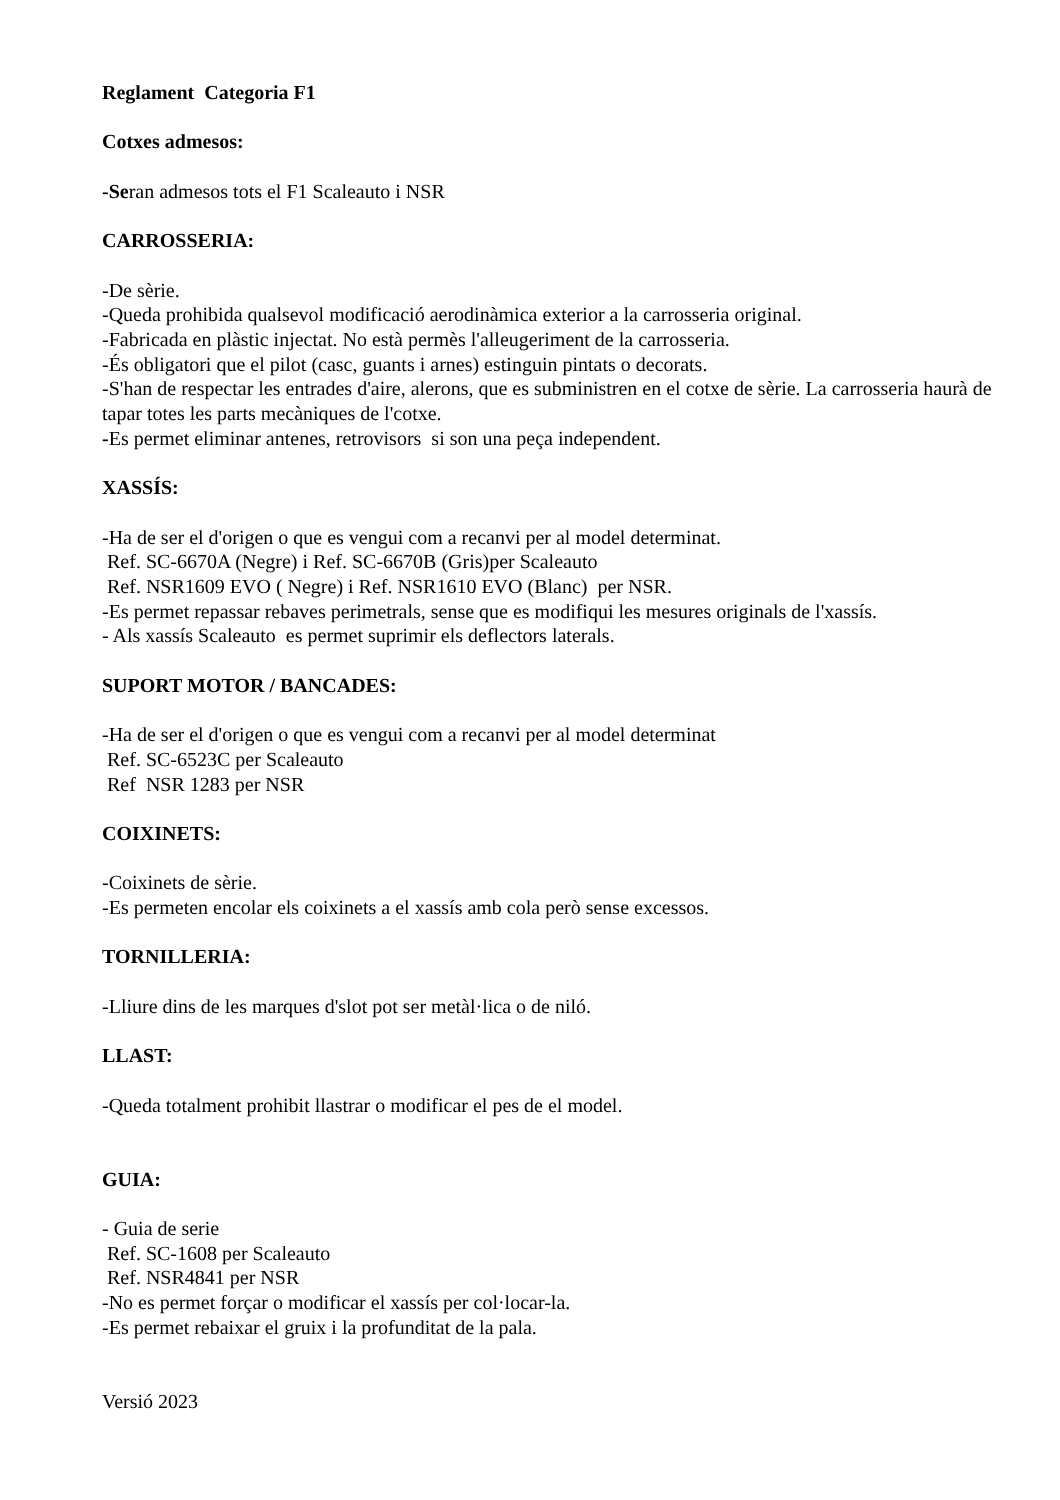Reglament Categoria F1
Cotxes admesos:
-Seran admesos tots el F1 Scaleauto i NSR
CARROSSERIA:
-De sèrie.
-Queda prohibida qualsevol modificació aerodinàmica exterior a la carrosseria original.
-Fabricada en plàstic injectat. No està permès l'alleugeriment de la carrosseria.
-És obligatori que el pilot (casc, guants i arnes) estinguin pintats o decorats.
-S'han de respectar les entrades d'aire, alerons, que es subministren en el cotxe de sèrie. La carrosseria haurà de tapar totes les parts mecàniques de l'cotxe.
-Es permet eliminar antenes, retrovisors si son una peça independent.
XASSÍS:
-Ha de ser el d'origen o que es vengui com a recanvi per al model determinat.
Ref. SC-6670A (Negre) i Ref. SC-6670B (Gris)per Scaleauto
Ref. NSR1609 EVO ( Negre) i Ref. NSR1610 EVO (Blanc) per NSR.
-Es permet repassar rebaves perimetrals, sense que es modifiqui les mesures originals de l'xassís.
- Als xassís Scaleauto es permet suprimir els deflectors laterals.
SUPORT MOTOR / BANCADES:
-Ha de ser el d'origen o que es vengui com a recanvi per al model determinat
Ref. SC-6523C per Scaleauto
Ref NSR 1283 per NSR
COIXINETS:
-Coixinets de sèrie.
-Es permeten encolar els coixinets a el xassís amb cola però sense excessos.
TORNILLERIA:
-Lliure dins de les marques d'slot pot ser metàl·lica o de niló.
LLAST:
-Queda totalment prohibit llastrar o modificar el pes de el model.
GUIA:
- Guia de serie
Ref. SC-1608 per Scaleauto
Ref. NSR4841 per NSR
-No es permet forçar o modificar el xassís per col·locar-la.
-Es permet rebaixar el gruix i la profunditat de la pala.
Versió 2023